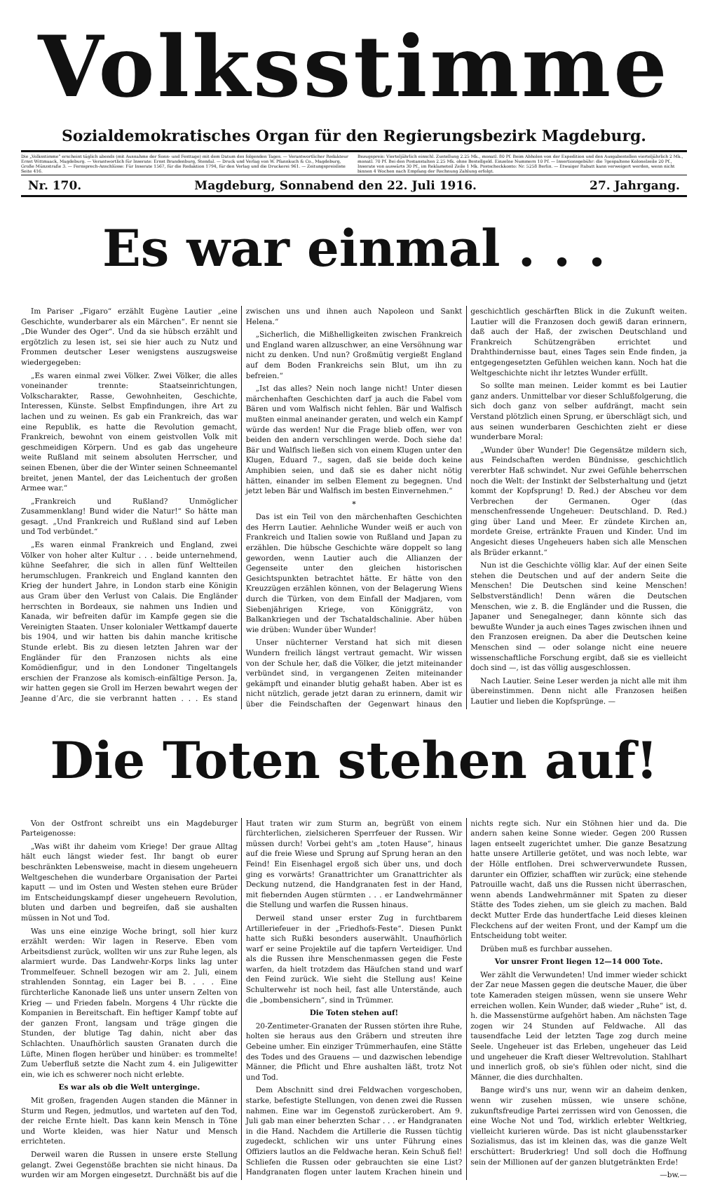Volksstimme
Sozialdemokratisches Organ für den Regierungsbezirk Magdeburg.
Die „Volksstimme“ erscheint täglich abends (mit Ausnahme der Sonn- und Festtage) mit dem Datum des folgenden Tages. — Verantwortlicher Redakteur Ernst Wittmaack, Magdeburg. — Verantwortlich für Inserate: Ernst Brandenburg, Stendal. — Druck und Verlag von W. Pfannkuch & Co., Magdeburg, Große Münzstraße 3. — Fernsprech-Anschlüsse: Für Inserate 1567, für die Redaktion 1794, für den Verlag und die Druckerei 961. — Zeitungspreisliste Seite 416.
Bezugspreis: Vierteljährlich einschl. Zustellung 2.25 Mk., monatl. 80 Pf. Beim Abholen von der Expedition und den Ausgabestellen vierteljährlich 2 Mk., monatl. 70 Pf. Bei den Postanstalten 2.25 Mk. ohne Bestellgeld. Einzelne Nummern 10 Pf. — Insertionsgebühr: die 7gespaltene Kolonelzeile 20 Pf., Inserate von auswärts 30 Pf., im Reklameteil Zeile 1 Mk. Postscheckkonto: Nr. 5258 Berlin. — Etwaiger Rabatt kann verweigert werden, wenn nicht binnen 4 Wochen nach Empfang der Rechnung Zahlung erfolgt.
Nr. 170. Magdeburg, Sonnabend den 22. Juli 1916. 27. Jahrgang.
Es war einmal . . .
Im Pariser „Figaro“ erzählt Eugène Lautier „eine Geschichte, wunderbarer als ein Märchen“. Er nennt sie „Die Wunder des Oger“. Und da sie hübsch erzählt und ergötzlich zu lesen ist, sei sie hier auch zu Nutz und Frommen deutscher Leser wenigstens auszugsweise wiedergegeben:
„Es waren einmal zwei Völker. Zwei Völker, die alles voneinander trennte: Staatseinrichtungen, Volkscharakter, Rasse, Gewohnheiten, Geschichte, Interessen, Künste. Selbst Empfindungen, ihre Art zu lachen und zu weinen. Es gab ein Frankreich, das war eine Republik, es hatte die Revolution gemacht, Frankreich, bewohnt von einem geistvollen Volk mit geschmeidigen Körpern. Und es gab das ungeheure weite Rußland mit seinem absoluten Herrscher, und seinen Ebenen, über die der Winter seinen Schneemantel breitet, jenen Mantel, der das Leichentuch der großen Armee war.“
„Frankreich und Rußland? Unmöglicher Zusammenklang! Bund wider die Natur!“ So hätte man gesagt. „Und Frankreich und Rußland sind auf Leben und Tod verbündet.“
„Es waren einmal Frankreich und England, zwei Völker von hoher alter Kultur . . . beide unternehmend, kühne Seefahrer, die sich in allen fünf Weltteilen herumschlugen. Frankreich und England kannten den Krieg der hundert Jahre, in London starb eine Königin aus Gram über den Verlust von Calais. Die Engländer herrschten in Bordeaux, sie nahmen uns Indien und Kanada, wir befreiten dafür im Kampfe gegen sie die Vereinigten Staaten. Unser kolonialer Wettkampf dauerte bis 1904, und wir hatten bis dahin manche kritische Stunde erlebt. Bis zu diesen letzten Jahren war der Engländer für den Franzosen nichts als eine Komödienfigur, und in den Londoner Tingeltangels erschien der Franzose als komisch-einfältige Person. Ja, wir hatten gegen sie Groll im Herzen bewahrt wegen der Jeanne d’Arc, die sie verbrannt hatten . . . Es stand zwischen uns und ihnen auch Napoleon und Sankt Helena.“
„Sicherlich, die Mißhelligkeiten zwischen Frankreich und England waren allzuschwer, an eine Versöhnung war nicht zu denken. Und nun? Großmütig vergießt England auf dem Boden Frankreichs sein Blut, um ihn zu befreien.“
„Ist das alles? Nein noch lange nicht! Unter diesen märchenhaften Geschichten darf ja auch die Fabel vom Bären und vom Walfisch nicht fehlen. Bär und Walfisch mußten einmal aneinander geraten, und welch ein Kampf würde das werden! Nur die Frage blieb offen, wer von beiden den andern verschlingen werde. Doch siehe da! Bär und Walfisch ließen sich von einem Klugen unter den Klugen, Eduard 7., sagen, daß sie beide doch keine Amphibien seien, und daß sie es daher nicht nötig hätten, einander im selben Element zu begegnen. Und jetzt leben Bär und Walfisch im besten Einvernehmen.“
*
Das ist ein Teil von den märchenhaften Geschichten des Herrn Lautier. Aehnliche Wunder weiß er auch von Frankreich und Italien sowie von Rußland und Japan zu erzählen. Die hübsche Geschichte wäre doppelt so lang geworden, wenn Lautier auch die Allianzen der Gegenseite unter den gleichen historischen Gesichtspunkten betrachtet hätte. Er hätte von den Kreuzzügen erzählen können, von der Belagerung Wiens durch die Türken, von dem Einfall der Madjaren, vom Siebenjährigen Kriege, von Königgrätz, von Balkankriegen und der Tschataldschalinie. Aber hüben wie drüben: Wunder über Wunder!
Unser nüchterner Verstand hat sich mit diesen Wundern freilich längst vertraut gemacht. Wir wissen von der Schule her, daß die Völker, die jetzt miteinander verbündet sind, in vergangenen Zeiten miteinander gekämpft und einander blutig gehaßt haben. Aber ist es nicht nützlich, gerade jetzt daran zu erinnern, damit wir über die Feindschaften der Gegenwart hinaus den geschichtlich geschärften Blick in die Zukunft weiten. Lautier will die Franzosen doch gewiß daran erinnern, daß auch der Haß, der zwischen Deutschland und Frankreich Schützengräben errichtet und Drahthindernisse baut, eines Tages sein Ende finden, ja entgegengesetzten Gefühlen weichen kann. Noch hat die Weltgeschichte nicht ihr letztes Wunder erfüllt.
So sollte man meinen. Leider kommt es bei Lautier ganz anders. Unmittelbar vor dieser Schlußfolgerung, die sich doch ganz von selber aufdrängt, macht sein Verstand plötzlich einen Sprung, er überschlägt sich, und aus seinen wunderbaren Geschichten zieht er diese wunderbare Moral:
„Wunder über Wunder! Die Gegensätze mildern sich, aus Feindschaften werden Bündnisse, geschichtlich vererbter Haß schwindet. Nur zwei Gefühle beherrschen noch die Welt: der Instinkt der Selbsterhaltung und (jetzt kommt der Kopfsprung! D. Red.) der Abscheu vor dem Verbrechen der Germanen. Oger (das menschenfressende Ungeheuer: Deutschland. D. Red.) ging über Land und Meer. Er zündete Kirchen an, mordete Greise, ertränkte Frauen und Kinder. Und im Angesicht dieses Ungeheuers haben sich alle Menschen als Brüder erkannt.“
Nun ist die Geschichte völlig klar. Auf der einen Seite stehen die Deutschen und auf der andern Seite die Menschen! Die Deutschen sind keine Menschen! Selbstverständlich! Denn wären die Deutschen Menschen, wie z. B. die Engländer und die Russen, die Japaner und Senegalneger, dann könnte sich das bewußte Wunder ja auch eines Tages zwischen ihnen und den Franzosen ereignen. Da aber die Deutschen keine Menschen sind — oder solange nicht eine neuere wissenschaftliche Forschung ergibt, daß sie es vielleicht doch sind —, ist das völlig ausgeschlossen.
Nach Lautier. Seine Leser werden ja nicht alle mit ihm übereinstimmen. Denn nicht alle Franzosen heißen Lautier und lieben die Kopfsprünge. —
Die Toten stehen auf!
Von der Ostfront schreibt uns ein Magdeburger Parteigenosse:
„Was wißt ihr daheim vom Kriege! Der graue Alltag hält euch längst wieder fest. Ihr bangt ob eurer beschränkten Lebensweise, macht in diesem ungeheuern Weltgeschehen die wunderbare Organisation der Partei kaputt — und im Osten und Westen stehen eure Brüder im Entscheidungskampf dieser ungeheuern Revolution, bluten und darben und begreifen, daß sie aushalten müssen in Not und Tod.
Was uns eine einzige Woche bringt, soll hier kurz erzählt werden: Wir lagen in Reserve. Eben vom Arbeitsdienst zurück, wollten wir uns zur Ruhe legen, als alarmiert wurde. Das Landwehr-Korps links lag unter Trommelfeuer. Schnell bezogen wir am 2. Juli, einem strahlenden Sonntag, ein Lager bei B. . . . Eine fürchterliche Kanonade ließ uns unter unsern Zelten von Krieg — und Frieden fabeln. Morgens 4 Uhr rückte die Kompanien in Bereitschaft. Ein heftiger Kampf tobte auf der ganzen Front, langsam und träge gingen die Stunden, der blutige Tag dahin, nicht aber das Schlachten. Unaufhörlich sausten Granaten durch die Lüfte, Minen flogen herüber und hinüber: es trommelte! Zum Ueberfluß setzte die Nacht zum 4. ein Juligewitter ein, wie ich es schwerer noch nicht erlebte.
Es war als ob die Welt unterginge.
Mit großen, fragenden Augen standen die Männer in Sturm und Regen, jedmutlos, und warteten auf den Tod, der reiche Ernte hielt. Das kann kein Mensch in Töne und Worte kleiden, was hier Natur und Mensch errichteten.
Derweil waren die Russen in unsere erste Stellung gelangt. Zwei Gegenstöße brachten sie nicht hinaus. Da wurden wir am Morgen eingesetzt. Durchnäßt bis auf die Haut traten wir zum Sturm an, begrüßt von einem fürchterlichen, zielsicheren Sperrfeuer der Russen. Wir müssen durch! Vorbei geht's am „toten Hause“, hinaus auf die freie Wiese und Sprung auf Sprung heran an den Feind! Ein Eisenhagel ergoß sich über uns, und doch ging es vorwärts! Granattrichter um Granattrichter als Deckung nutzend, die Handgranaten fest in der Hand, mit fiebernden Augen stürmten . . . er Landwehrmänner die Stellung und warfen die Russen hinaus.
Derweil stand unser erster Zug in furchtbarem Artilleriefeuer in der „Friedhofs-Feste“. Diesen Punkt hatte sich Rußki besonders auserwählt. Unaufhörlich warf er seine Projektile auf die tapfern Verteidiger. Und als die Russen ihre Menschenmassen gegen die Feste warfen, da hielt trotzdem das Häufchen stand und warf den Feind zurück. Wie sieht die Stellung aus! Keine Schulterwehr ist noch heil, fast alle Unterstände, auch die „bombensichern“, sind in Trümmer.
Die Toten stehen auf!
20-Zentimeter-Granaten der Russen störten ihre Ruhe, holten sie heraus aus den Gräbern und streuten ihre Gebeine umher. Ein einziger Trümmerhaufen, eine Stätte des Todes und des Grauens — und dazwischen lebendige Männer, die Pflicht und Ehre aushalten läßt, trotz Not und Tod.
Dem Abschnitt sind drei Feldwachen vorgeschoben, starke, befestigte Stellungen, von denen zwei die Russen nahmen. Eine war im Gegenstoß zurückerobert. Am 9. Juli gab man einer beherzten Schar . . . er Handgranaten in die Hand. Nachdem die Artillerie die Russen tüchtig zugedeckt, schlichen wir uns unter Führung eines Offiziers lautlos an die Feldwache heran. Kein Schuß fiel! Schliefen die Russen oder gebrauchten sie eine List? Handgranaten flogen unter lautem Krachen hinein und nichts regte sich. Nur ein Stöhnen hier und da. Die andern sahen keine Sonne wieder. Gegen 200 Russen lagen entseelt zugerichtet umher. Die ganze Besatzung hatte unsere Artillerie getötet, und was noch lebte, war der Hölle entflohen. Drei schwerverwundete Russen, darunter ein Offizier, schafften wir zurück; eine stehende Patrouille wacht, daß uns die Russen nicht überraschen, wenn abends Landwehrmänner mit Spaten zu dieser Stätte des Todes ziehen, um sie gleich zu machen. Bald deckt Mutter Erde das hundertfache Leid dieses kleinen Fleckchens auf der weiten Front, und der Kampf um die Entscheidung tobt weiter.
Drüben muß es furchbar aussehen.
Vor unsrer Front liegen 12—14 000 Tote.
Wer zählt die Verwundeten! Und immer wieder schickt der Zar neue Massen gegen die deutsche Mauer, die über tote Kameraden steigen müssen, wenn sie unsere Wehr erreichen wollen. Kein Wunder, daß wieder „Ruhe“ ist, d. h. die Massenstürme aufgehört haben. Am nächsten Tage zogen wir 24 Stunden auf Feldwache. All das tausendfache Leid der letzten Tage zog durch meine Seele. Ungeheuer ist das Erleben, ungeheuer das Leid und ungeheuer die Kraft dieser Weltrevolution. Stahlhart und innerlich groß, ob sie's fühlen oder nicht, sind die Männer, die dies durchhalten.
Bange wird's uns nur, wenn wir an daheim denken, wenn wir zusehen müssen, wie unsere schöne, zukunftsfreudige Partei zerrissen wird von Genossen, die eine Woche Not und Tod, wirklich erlebter Weltkrieg, vielleicht kurieren würde. Das ist nicht glaubensstarker Sozialismus, das ist im kleinen das, was die ganze Welt erschüttert: Bruderkrieg! Und soll doch die Hoffnung sein der Millionen auf der ganzen blutgetränkten Erde!
—bw.—